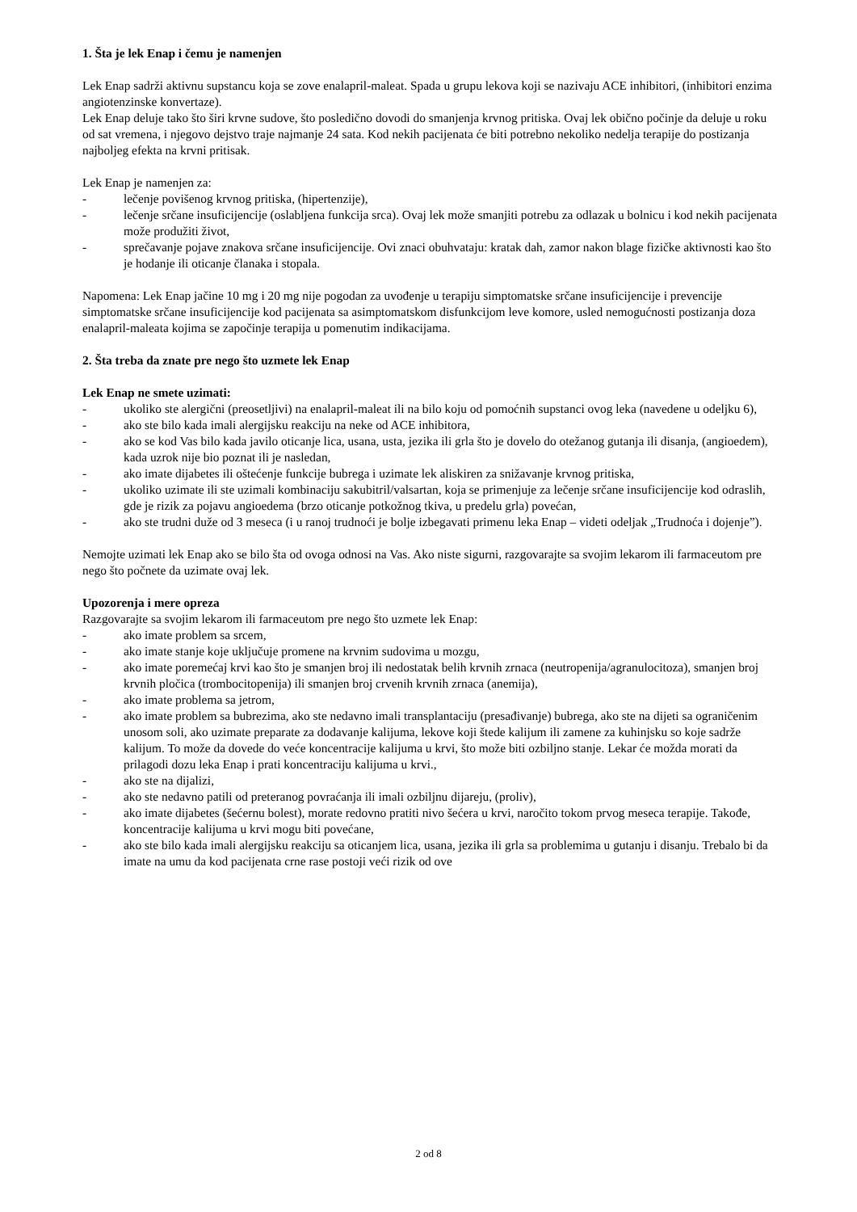1. Šta je lek Enap i čemu je namenjen
Lek Enap sadrži aktivnu supstancu koja se zove enalapril-maleat. Spada u grupu lekova koji se nazivaju ACE inhibitori, (inhibitori enzima angiotenzinske konvertaze).
Lek Enap deluje tako što širi krvne sudove, što posledično dovodi do smanjenja krvnog pritiska. Ovaj lek obično počinje da deluje u roku od sat vremena, i njegovo dejstvo traje najmanje 24 sata. Kod nekih pacijenata će biti potrebno nekoliko nedelja terapije do postizanja najboljeg efekta na krvni pritisak.
Lek Enap je namenjen za:
- lečenje povišenog krvnog pritiska, (hipertenzije),
- lečenje srčane insuficijencije (oslabljena funkcija srca). Ovaj lek može smanjiti potrebu za odlazak u bolnicu i kod nekih pacijenata može produžiti život,
- sprečavanje pojave znakova srčane insuficijencije. Ovi znaci obuhvataju: kratak dah, zamor nakon blage fizičke aktivnosti kao što je hodanje ili oticanje članaka i stopala.
Napomena: Lek Enap jačine 10 mg i 20 mg nije pogodan za uvođenje u terapiju simptomatske srčane insuficijencije i prevencije simptomatske srčane insuficijencije kod pacijenata sa asimptomatskom disfunkcijom leve komore, usled nemogućnosti postizanja doza enalapril-maleata kojima se započinje terapija u pomenutim indikacijama.
2. Šta treba da znate pre nego što uzmete lek Enap
Lek Enap ne smete uzimati:
- ukoliko ste alergični (preosetljivi) na enalapril-maleat ili na bilo koju od pomoćnih supstanci ovog leka (navedene u odeljku 6),
- ako ste bilo kada imali alergijsku reakciju na neke od ACE inhibitora,
- ako se kod Vas bilo kada javilo oticanje lica, usana, usta, jezika ili grla što je dovelo do otežanog gutanja ili disanja, (angioedem), kada uzrok nije bio poznat ili je nasledan,
- ako imate dijabetes ili oštećenje funkcije bubrega i uzimate lek aliskiren za snižavanje krvnog pritiska,
- ukoliko uzimate ili ste uzimali kombinaciju sakubitril/valsartan, koja se primenjuje za lečenje srčane insuficijencije kod odraslih, gde je rizik za pojavu angioedema (brzo oticanje potkožnog tkiva, u predelu grla) povećan,
- ako ste trudni duže od 3 meseca (i u ranoj trudnoći je bolje izbegavati primenu leka Enap – videti odeljak „Trudnoća i dojenje”).
Nemojte uzimati lek Enap ako se bilo šta od ovoga odnosi na Vas. Ako niste sigurni, razgovarajte sa svojim lekarom ili farmaceutom pre nego što počnete da uzimate ovaj lek.
Upozorenja i mere opreza
Razgovarajte sa svojim lekarom ili farmaceutom pre nego što uzmete lek Enap:
- ako imate problem sa srcem,
- ako imate stanje koje uključuje promene na krvnim sudovima u mozgu,
- ako imate poremećaj krvi kao što je smanjen broj ili nedostatak belih krvnih zrnaca (neutropenija/agranulocitoza), smanjen broj krvnih pločica (trombocitopenija) ili smanjen broj crvenih krvnih zrnaca (anemija),
- ako imate problema sa jetrom,
- ako imate problem sa bubrezima, ako ste nedavno imali transplantaciju (presađivanje) bubrega, ako ste na dijeti sa ograničenim unosom soli, ako uzimate preparate za dodavanje kalijuma, lekove koji štede kalijum ili zamene za kuhinjsku so koje sadrže kalijum. To može da dovede do veće koncentracije kalijuma u krvi, što može biti ozbiljno stanje. Lekar će možda morati da prilagodi dozu leka Enap i prati koncentraciju kalijuma u krvi.,
- ako ste na dijalizi,
- ako ste nedavno patili od preteranog povraćanja ili imali ozbiljnu dijareju, (proliv),
- ako imate dijabetes (šećernu bolest), morate redovno pratiti nivo šećera u krvi, naročito tokom prvog meseca terapije. Takođe, koncentracije kalijuma u krvi mogu biti povećane,
- ako ste bilo kada imali alergijsku reakciju sa oticanjem lica, usana, jezika ili grla sa problemima u gutanju i disanju. Trebalo bi da imate na umu da kod pacijenata crne rase postoji veći rizik od ove
2 od 8